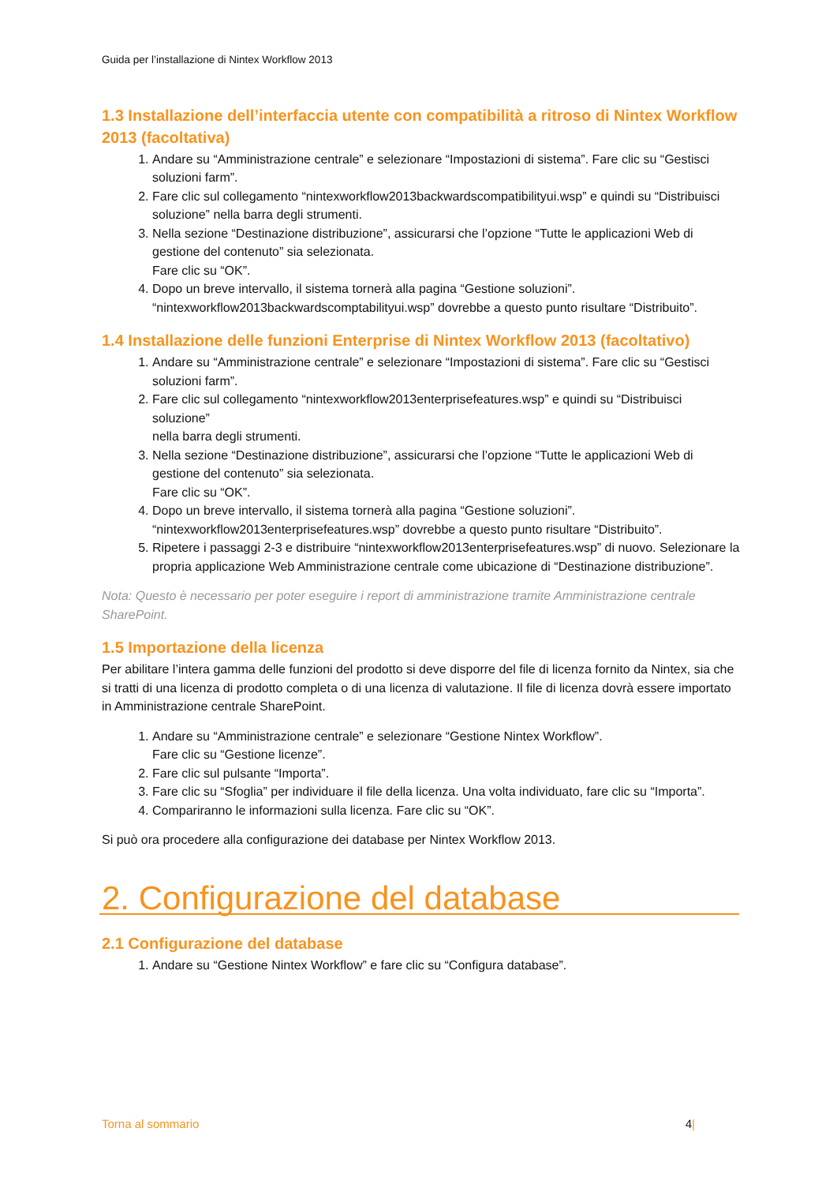Guida per l’installazione di Nintex Workflow 2013
1.3 Installazione dell’interfaccia utente con compatibilità a ritroso di Nintex Workflow 2013 (facoltativa)
1. Andare su “Amministrazione centrale” e selezionare “Impostazioni di sistema”. Fare clic su “Gestisci soluzioni farm”.
2. Fare clic sul collegamento “nintexworkflow2013backwardscompatibilityui.wsp” e quindi su “Distribuisci soluzione” nella barra degli strumenti.
3. Nella sezione “Destinazione distribuzione”, assicurarsi che l’opzione “Tutte le applicazioni Web di gestione del contenuto” sia selezionata.
Fare clic su “OK”.
4. Dopo un breve intervallo, il sistema tornerà alla pagina “Gestione soluzioni”. “nintexworkflow2013backwardscomptabilityui.wsp” dovrebbe a questo punto risultare “Distribuito”.
1.4 Installazione delle funzioni Enterprise di Nintex Workflow 2013 (facoltativo)
1. Andare su “Amministrazione centrale” e selezionare “Impostazioni di sistema”. Fare clic su “Gestisci soluzioni farm”.
2. Fare clic sul collegamento “nintexworkflow2013enterprisefeatures.wsp” e quindi su “Distribuisci soluzione”
nella barra degli strumenti.
3. Nella sezione “Destinazione distribuzione”, assicurarsi che l’opzione “Tutte le applicazioni Web di gestione del contenuto” sia selezionata.
Fare clic su “OK”.
4. Dopo un breve intervallo, il sistema tornerà alla pagina “Gestione soluzioni”. “nintexworkflow2013enterprisefeatures.wsp” dovrebbe a questo punto risultare “Distribuito”.
5. Ripetere i passaggi 2-3 e distribuire “nintexworkflow2013enterprisefeatures.wsp” di nuovo. Selezionare la propria applicazione Web Amministrazione centrale come ubicazione di “Destinazione distribuzione”.
Nota: Questo è necessario per poter eseguire i report di amministrazione tramite Amministrazione centrale SharePoint.
1.5 Importazione della licenza
Per abilitare l’intera gamma delle funzioni del prodotto si deve disporre del file di licenza fornito da Nintex, sia che si tratti di una licenza di prodotto completa o di una licenza di valutazione. Il file di licenza dovrà essere importato in Amministrazione centrale SharePoint.
1. Andare su “Amministrazione centrale” e selezionare “Gestione Nintex Workflow”.
Fare clic su “Gestione licenze”.
2. Fare clic sul pulsante “Importa”.
3. Fare clic su “Sfoglia” per individuare il file della licenza. Una volta individuato, fare clic su “Importa”.
4. Compariranno le informazioni sulla licenza. Fare clic su “OK”.
Si può ora procedere alla configurazione dei database per Nintex Workflow 2013.
2. Configurazione del database
2.1 Configurazione del database
1. Andare su “Gestione Nintex Workflow” e fare clic su “Configura database”.
Torna al sommario 4|